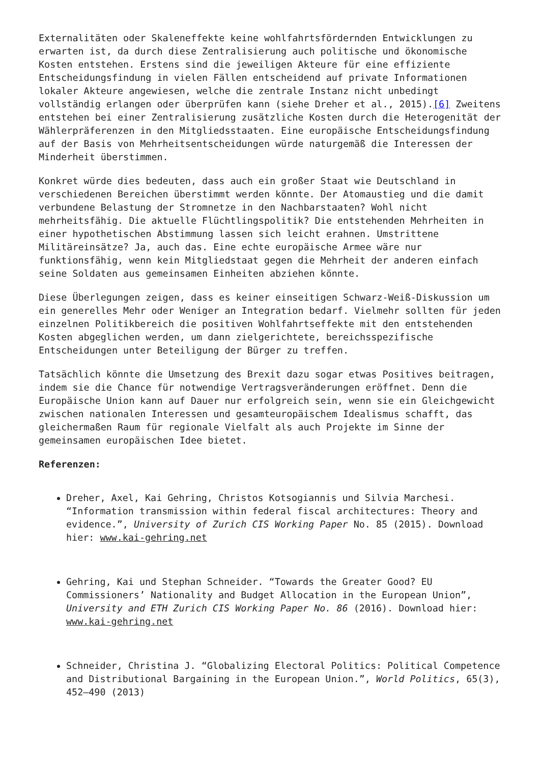Externalitäten oder Skaleneffekte keine wohlfahrtsfördernden Entwicklungen zu erwarten ist, da durch diese Zentralisierung auch politische und ökonomische Kosten entstehen. Erstens sind die jeweiligen Akteure für eine effiziente Entscheidungsfindung in vielen Fällen entscheidend auf private Informationen lokaler Akteure angewiesen, welche die zentrale Instanz nicht unbedingt vollständig erlangen oder überprüfen kann (siehe Dreher et al., 2015).[6] Zweitens entstehen bei einer Zentralisierung zusätzliche Kosten durch die Heterogenität der Wählerpräferenzen in den Mitgliedsstaaten. Eine europäische Entscheidungsfindung auf der Basis von Mehrheitsentscheidungen würde naturgemäß die Interessen der Minderheit überstimmen.
Konkret würde dies bedeuten, dass auch ein großer Staat wie Deutschland in verschiedenen Bereichen überstimmt werden könnte. Der Atomaustieg und die damit verbundene Belastung der Stromnetze in den Nachbarstaaten? Wohl nicht mehrheitsfähig. Die aktuelle Flüchtlingspolitik? Die entstehenden Mehrheiten in einer hypothetischen Abstimmung lassen sich leicht erahnen. Umstrittene Militäreinsätze? Ja, auch das. Eine echte europäische Armee wäre nur funktionsfähig, wenn kein Mitgliedstaat gegen die Mehrheit der anderen einfach seine Soldaten aus gemeinsamen Einheiten abziehen könnte.
Diese Überlegungen zeigen, dass es keiner einseitigen Schwarz-Weiß-Diskussion um ein generelles Mehr oder Weniger an Integration bedarf. Vielmehr sollten für jeden einzelnen Politikbereich die positiven Wohlfahrtseffekte mit den entstehenden Kosten abgeglichen werden, um dann zielgerichtete, bereichsspezifische Entscheidungen unter Beteiligung der Bürger zu treffen.
Tatsächlich könnte die Umsetzung des Brexit dazu sogar etwas Positives beitragen, indem sie die Chance für notwendige Vertragsveränderungen eröffnet. Denn die Europäische Union kann auf Dauer nur erfolgreich sein, wenn sie ein Gleichgewicht zwischen nationalen Interessen und gesamteuropäischem Idealismus schafft, das gleichermaßen Raum für regionale Vielfalt als auch Projekte im Sinne der gemeinsamen europäischen Idee bietet.
Referenzen:
Dreher, Axel, Kai Gehring, Christos Kotsogiannis und Silvia Marchesi. “Information transmission within federal fiscal architectures: Theory and evidence.”, University of Zurich CIS Working Paper No. 85 (2015). Download hier: www.kai-gehring.net
Gehring, Kai und Stephan Schneider. “Towards the Greater Good? EU Commissioners’ Nationality and Budget Allocation in the European Union”, University and ETH Zurich CIS Working Paper No. 86 (2016). Download hier: www.kai-gehring.net
Schneider, Christina J. “Globalizing Electoral Politics: Political Competence and Distributional Bargaining in the European Union.”, World Politics, 65(3), 452–490 (2013)